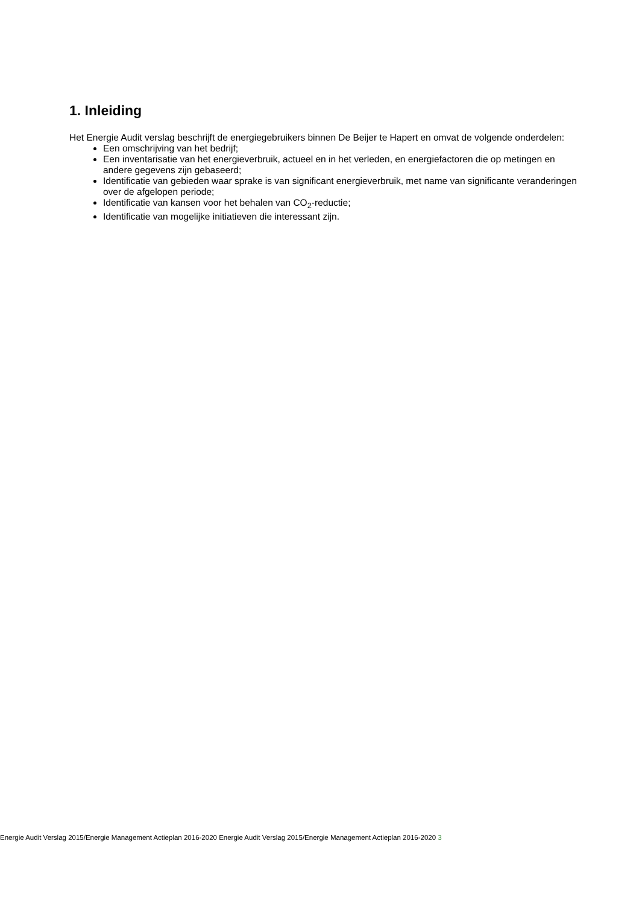1. Inleiding
Het Energie Audit verslag beschrijft de energiegebruikers binnen De Beijer te Hapert en omvat de volgende onderdelen:
Een omschrijving van het bedrijf;
Een inventarisatie van het energieverbruik, actueel en in het verleden, en energiefactoren die op metingen en andere gegevens zijn gebaseerd;
Identificatie van gebieden waar sprake is van significant energieverbruik, met name van significante veranderingen over de afgelopen periode;
Identificatie van kansen voor het behalen van CO<sub>2</sub>-reductie;
Identificatie van mogelijke initiatieven die interessant zijn.
Energie Audit Verslag 2015/Energie Management Actieplan 2016-2020 Energie Audit Verslag 2015/Energie Management Actieplan 2016-2020 3